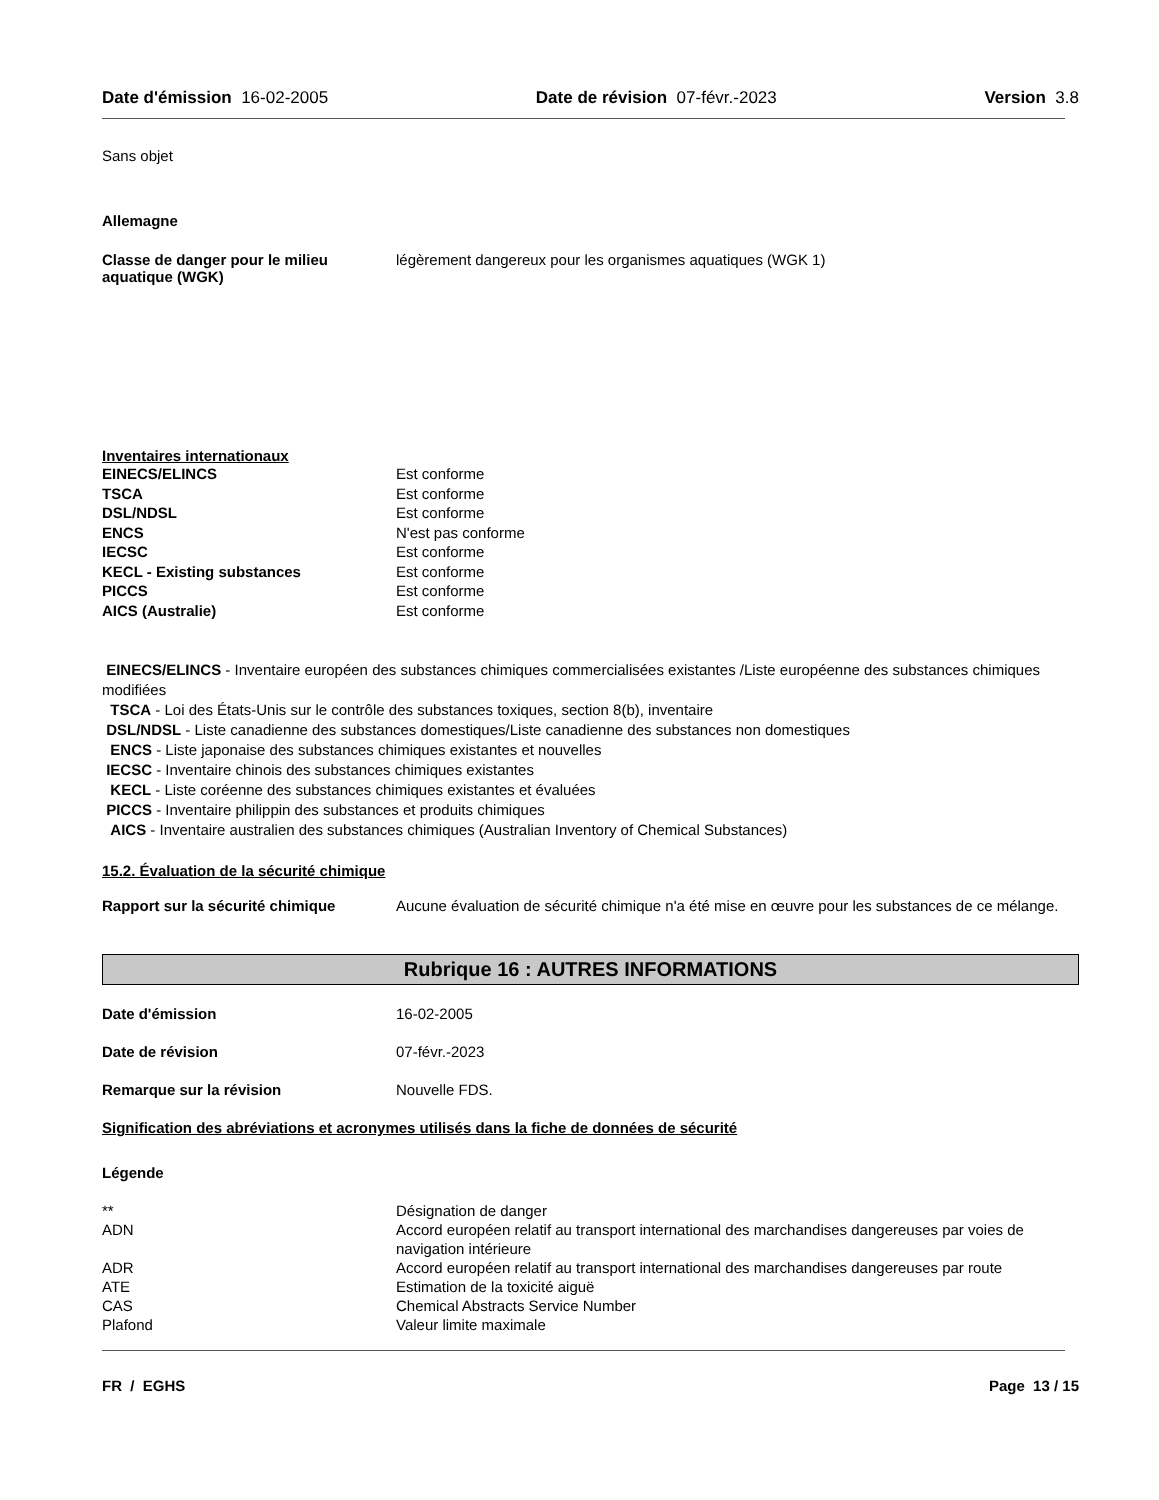Date d'émission 16-02-2005 Date de révision 07-févr.-2023 Version 3.8
Sans objet
Allemagne
| Classe de danger pour le milieu aquatique (WGK) | légèrement dangereux pour les organismes aquatiques (WGK 1) |
Inventaires internationaux
| EINECS/ELINCS | Est conforme |
| TSCA | Est conforme |
| DSL/NDSL | Est conforme |
| ENCS | N'est pas conforme |
| IECSC | Est conforme |
| KECL - Existing substances | Est conforme |
| PICCS | Est conforme |
| AICS (Australie) | Est conforme |
EINECS/ELINCS - Inventaire européen des substances chimiques commercialisées existantes /Liste européenne des substances chimiques modifiées
TSCA - Loi des États-Unis sur le contrôle des substances toxiques, section 8(b), inventaire
DSL/NDSL - Liste canadienne des substances domestiques/Liste canadienne des substances non domestiques
ENCS - Liste japonaise des substances chimiques existantes et nouvelles
IECSC - Inventaire chinois des substances chimiques existantes
KECL - Liste coréenne des substances chimiques existantes et évaluées
PICCS - Inventaire philippin des substances et produits chimiques
AICS - Inventaire australien des substances chimiques (Australian Inventory of Chemical Substances)
15.2. Évaluation de la sécurité chimique
| Rapport sur la sécurité chimique | Aucune évaluation de sécurité chimique n'a été mise en œuvre pour les substances de ce mélange. |
Rubrique 16 : AUTRES INFORMATIONS
| Date d'émission | 16-02-2005 |
| Date de révision | 07-févr.-2023 |
| Remarque sur la révision | Nouvelle FDS. |
Signification des abréviations et acronymes utilisés dans la fiche de données de sécurité
Légende
| ** | Désignation de danger |
| ADN | Accord européen relatif au transport international des marchandises dangereuses par voies de navigation intérieure |
| ADR | Accord européen relatif au transport international des marchandises dangereuses par route |
| ATE | Estimation de la toxicité aiguë |
| CAS | Chemical Abstracts Service Number |
| Plafond | Valeur limite maximale |
FR / EGHS Page 13 / 15